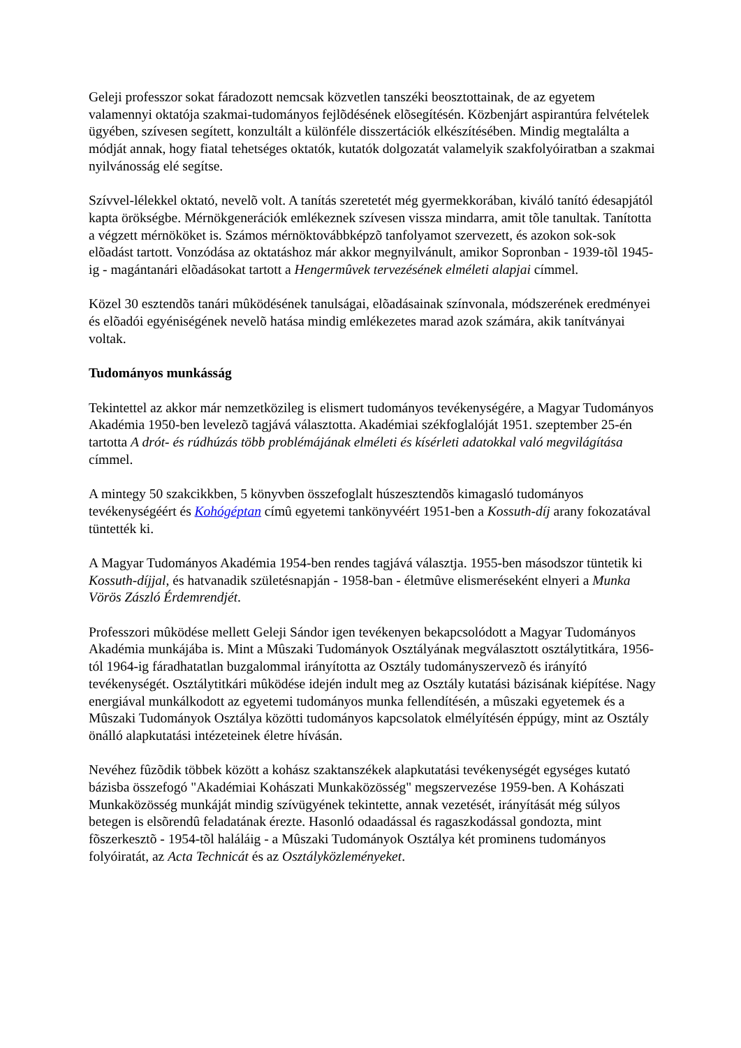Geleji professzor sokat fáradozott nemcsak közvetlen tanszéki beosztottainak, de az egyetem valamennyi oktatója szakmai-tudományos fejlõdésének elõsegítésén. Közbenjárt aspirantúra felvételek ügyében, szívesen segített, konzultált a különféle disszertációk elkészítésében. Mindig megtalálta a módját annak, hogy fiatal tehetséges oktatók, kutatók dolgozatát valamelyik szakfolyóiratban a szakmai nyilvánosság elé segítse.
Szívvel-lélekkel oktató, nevelõ volt. A tanítás szeretetét még gyermekkorában, kiváló tanító édesapjától kapta örökségbe. Mérnökgenerációk emlékeznek szívesen vissza mindarra, amit tõle tanultak. Tanította a végzett mérnököket is. Számos mérnöktovábbképzõ tanfolyamot szervezett, és azokon sok-sok elõadást tartott. Vonzódása az oktatáshoz már akkor megnyilvánult, amikor Sopronban - 1939-tõl 1945-ig - magántanári elõadásokat tartott a Hengermûvek tervezésének elméleti alapjai címmel.
Közel 30 esztendõs tanári mûködésének tanulságai, elõadásainak színvonala, módszerének eredményei és elõadói egyéniségének nevelõ hatása mindig emlékezetes marad azok számára, akik tanítványai voltak.
Tudományos munkásság
Tekintettel az akkor már nemzetközileg is elismert tudományos tevékenységére, a Magyar Tudományos Akadémia 1950-ben levelezõ tagjává választotta. Akadémiai székfoglalóját 1951. szeptember 25-én tartotta A drót- és rúdhúzás több problémájának elméleti és kísérleti adatokkal való megvilágítása címmel.
A mintegy 50 szakcikkben, 5 könyvben összefoglalt húszesztendõs kimagasló tudományos tevékenységéért és Kohógéptan címû egyetemi tankönyvéért 1951-ben a Kossuth-díj arany fokozatával tüntették ki.
A Magyar Tudományos Akadémia 1954-ben rendes tagjává választja. 1955-ben másodszor tüntetik ki Kossuth-díjjal, és hatvanadik születésnapján - 1958-ban - életmûve elismeréseként elnyeri a Munka Vörös Zászló Érdemrendjét.
Professzori mûködése mellett Geleji Sándor igen tevékenyen bekapcsolódott a Magyar Tudományos Akadémia munkájába is. Mint a Mûszaki Tudományok Osztályának megválasztott osztálytitkára, 1956-tól 1964-ig fáradhatatlan buzgalommal irányította az Osztály tudományszervezõ és irányító tevékenységét. Osztálytitkári mûködése idején indult meg az Osztály kutatási bázisának kiépítése. Nagy energiával munkálkodott az egyetemi tudományos munka fellendítésén, a mûszaki egyetemek és a Mûszaki Tudományok Osztálya közötti tudományos kapcsolatok elmélyítésén éppúgy, mint az Osztály önálló alapkutatási intézeteinek életre hívásán.
Nevéhez fûzõdik többek között a kohász szaktanszékek alapkutatási tevékenységét egységes kutató bázisba összefogó "Akadémiai Kohászati Munkaközösség" megszervezése 1959-ben. A Kohászati Munkaközösség munkáját mindig szívügyének tekintette, annak vezetését, irányítását még súlyos betegen is elsõrendû feladatának érezte. Hasonló odaadással és ragaszkodással gondozta, mint fõszerkesztõ - 1954-tõl haláláig - a Mûszaki Tudományok Osztálya két prominens tudományos folyóiratát, az Acta Technicát és az Osztályközleményeket.